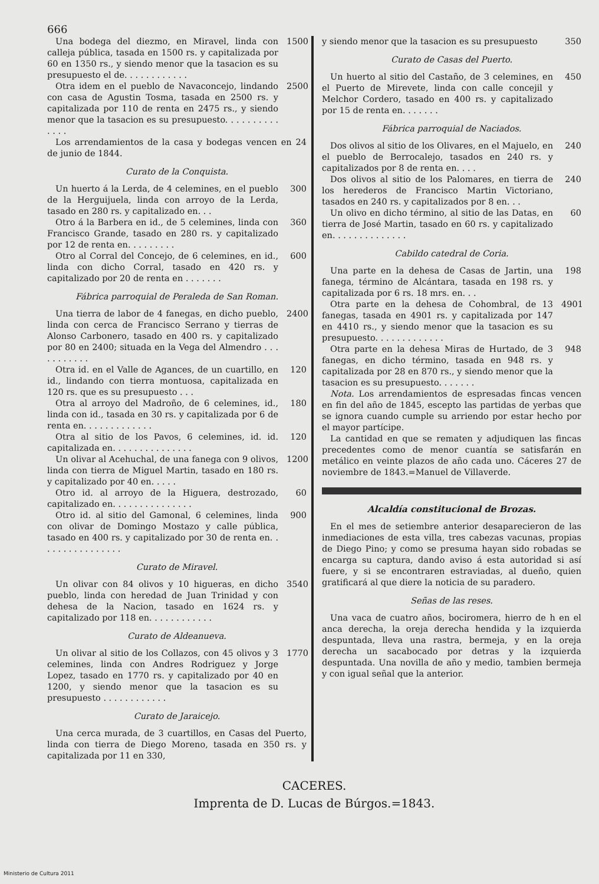666
Una bodega del diezmo, en Miravel, linda con calleja pública, tasada en 1500 rs. y capitalizada por 60 en 1350 rs., y siendo menor que la tasacion es su presupuesto el de. . . . . . . . . . . . 1500
Otra idem en el pueblo de Navaconcejo, lindando con casa de Agustin Tosma, tasada en 2500 rs. y capitalizada por 110 de renta en 2475 rs., y siendo menor que la tasacion es su presupuesto. . . . . . . . . . . . . . 2500
Los arrendamientos de la casa y bodegas vencen en 24 de junio de 1844.
Curato de la Conquista.
Un huerto á la Lerda, de 4 celemines, en el pueblo de la Herguijuela, linda con arroyo de la Lerda, tasado en 280 rs. y capitalizado en. . . 300
Otro á la Barbera en id., de 5 celemines, linda con Francisco Grande, tasado en 280 rs. y capitalizado por 12 de renta en. . . . . . . . . 360
Otro al Corral del Concejo, de 6 celemines, en id., linda con dicho Corral, tasado en 420 rs. y capitalizado por 20 de renta en . . . . . . . 600
Fábrica parroquial de Peraleda de San Roman.
Una tierra de labor de 4 fanegas, en dicho pueblo, linda con cerca de Francisco Serrano y tierras de Alonso Carbonero, tasado en 400 rs. y capitalizado por 80 en 2400; situada en la Vega del Almendro . . . . . . . . . . . 2400
Otra id. en el Valle de Agances, de un cuartillo, en id., lindando con tierra montuosa, capitalizada en 120 rs. que es su presupuesto . . . 120
Otra al arroyo del Madroño, de 6 celemines, id., linda con id., tasada en 30 rs. y capitalizada por 6 de renta en. . . . . . . . . . . . . 180
Otra al sitio de los Pavos, 6 celemines, id. id. capitalizada en. . . . . . . . . . . . . . . 120
Un olivar al Acehuchal, de una fanega con 9 olivos, linda con tierra de Miguel Martin, tasado en 180 rs. y capitalizado por 40 en. . . . . 1200
Otro id. al arroyo de la Higuera, destrozado, capitalizado en. . . . . . . . . . . . . . . 60
Otro id. al sitio del Gamonal, 6 celemines, linda con olivar de Domingo Mostazo y calle pública, tasado en 400 rs. y capitalizado por 30 de renta en. . . . . . . . . . . . . . . . 900
Curato de Miravel.
Un olivar con 84 olivos y 10 higueras, en dicho pueblo, linda con heredad de Juan Trinidad y con dehesa de la Nacion, tasado en 1624 rs. y capitalizado por 118 en. . . . . . . . . . . . 3540
Curato de Aldeanueva.
Un olivar al sitio de los Collazos, con 45 olivos y 3 celemines, linda con Andres Rodriguez y Jorge Lopez, tasado en 1770 rs. y capitalizado por 40 en 1200, y siendo menor que la tasacion es su presupuesto . . . . . . . . . . . . 1770
Curato de Jaraicejo.
Una cerca murada, de 3 cuartillos, en Casas del Puerto, linda con tierra de Diego Moreno, tasada en 350 rs. y capitalizada por 11 en 330,
y siendo menor que la tasacion es su presupuesto 350
Curato de Casas del Puerto.
Un huerto al sitio del Castaño, de 3 celemines, en el Puerto de Mirevete, linda con calle concejil y Melchor Cordero, tasado en 400 rs. y capitalizado por 15 de renta en. . . . . . . 450
Fábrica parroquial de Naciados.
Dos olivos al sitio de los Olivares, en el Majuelo, en el pueblo de Berrocalejo, tasados en 240 rs. y capitalizados por 8 de renta en. . . . 240
Dos olivos al sitio de los Palomares, en tierra de los herederos de Francisco Martin Victoriano, tasados en 240 rs. y capitalizados por 8 en. . . 240
Un olivo en dicho término, al sitio de las Datas, en tierra de José Martin, tasado en 60 rs. y capitalizado en. . . . . . . . . . . . . . 60
Cabildo catedral de Coria.
Una parte en la dehesa de Casas de Jartin, una fanega, término de Alcántara, tasada en 198 rs. y capitalizada por 6 rs. 18 mrs. en. . . 198
Otra parte en la dehesa de Cohombral, de 13 fanegas, tasada en 4901 rs. y capitalizada por 147 en 4410 rs., y siendo menor que la tasacion es su presupuesto. . . . . . . . . . . . . 4901
Otra parte en la dehesa Miras de Hurtado, de 3 fanegas, en dicho término, tasada en 948 rs. y capitalizada por 28 en 870 rs., y siendo menor que la tasacion es su presupuesto. . . . . . . 948
Nota. Los arrendamientos de espresadas fincas vencen en fin del año de 1845, escepto las partidas de yerbas que se ignora cuando cumple su arriendo por estar hecho por el mayor partícipe.
La cantidad en que se rematen y adjudiquen las fincas precedentes como de menor cuantía se satisfarán en metálico en veinte plazos de año cada uno. Cáceres 27 de noviembre de 1843.=Manuel de Villaverde.
Alcaldía constitucional de Brozas.
En el mes de setiembre anterior desaparecieron de las inmediaciones de esta villa, tres cabezas vacunas, propias de Diego Pino; y como se presuma hayan sido robadas se encarga su captura, dando aviso á esta autoridad si así fuere, y si se encontraren estraviadas, al dueño, quien gratificará al que diere la noticia de su paradero.
Señas de las reses.
Una vaca de cuatro años, bociromera, hierro de h en el anca derecha, la oreja derecha hendida y la izquierda despuntada, lleva una rastra, bermeja, y en la oreja derecha un sacabocado por detras y la izquierda despuntada. Una novilla de año y medio, tambien bermeja y con igual señal que la anterior.
CACERES.
Imprenta de D. Lucas de Búrgos.=1843.
Ministerio de Cultura 2011